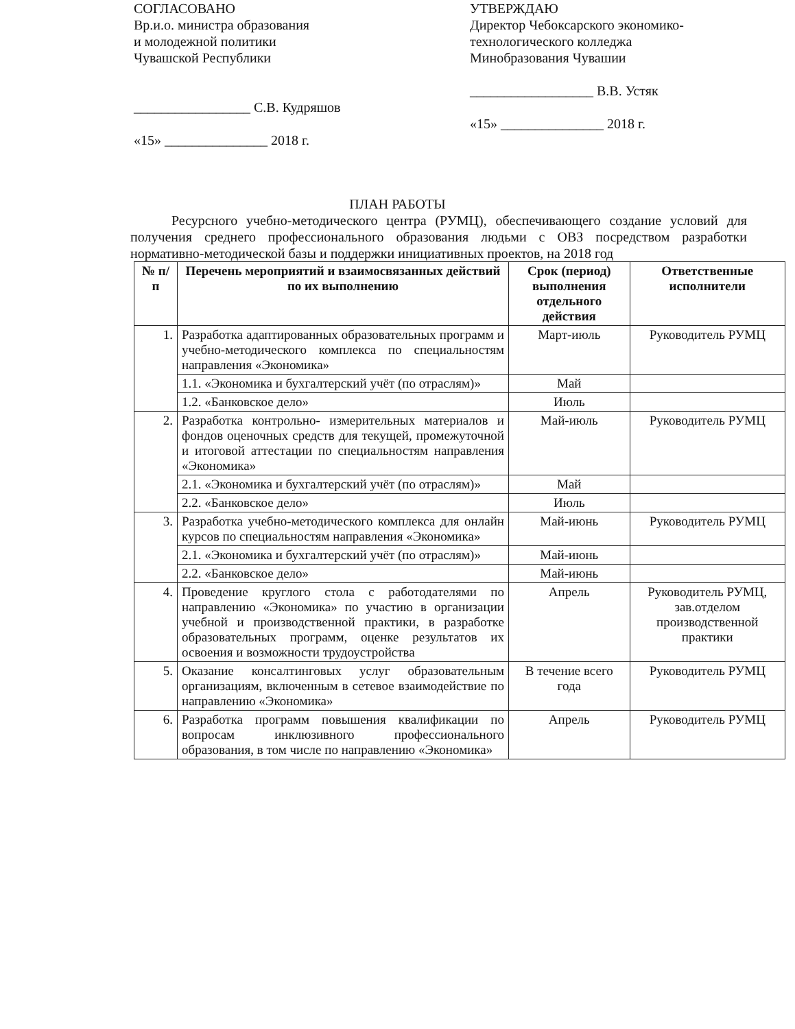СОГЛАСОВАНО
Вр.и.о. министра образования
и молодежной политики
Чувашской Республики
_________________ С.В. Кудряшов
«15» _______________ 2018 г.
УТВЕРЖДАЮ
Директор Чебоксарского экономико-
технологического колледжа
Минобразования Чувашии
__________________ В.В. Устяк
«15» _______________ 2018 г.
ПЛАН РАБОТЫ
Ресурсного учебно-методического центра (РУМЦ), обеспечивающего создание условий для получения среднего профессионального образования людьми с ОВЗ посредством разработки нормативно-методической базы и поддержки инициативных проектов, на 2018 год
| № п/п | Перечень мероприятий и взаимосвязанных действий по их выполнению | Срок (период) выполнения отдельного действия | Ответственные исполнители |
| --- | --- | --- | --- |
| 1. | Разработка адаптированных образовательных программ и учебно-методического комплекса по специальностям направления «Экономика» | Март-июль | Руководитель РУМЦ |
| | 1.1. «Экономика и бухгалтерский учёт (по отраслям)» | Май | |
| | 1.2. «Банковское дело» | Июль | |
| 2. | Разработка контрольно- измерительных материалов и фондов оценочных средств для текущей, промежуточной и итоговой аттестации по специальностям направления «Экономика» | Май-июль | Руководитель РУМЦ |
| | 2.1. «Экономика и бухгалтерский учёт (по отраслям)» | Май | |
| | 2.2. «Банковское дело» | Июль | |
| 3. | Разработка учебно-методического комплекса для онлайн курсов по специальностям направления «Экономика» | Май-июнь | Руководитель РУМЦ |
| | 2.1. «Экономика и бухгалтерский учёт (по отраслям)» | Май-июнь | |
| | 2.2. «Банковское дело» | Май-июнь | |
| 4. | Проведение круглого стола с работодателями по направлению «Экономика» по участию в организации учебной и производственной практики, в разработке образовательных программ, оценке результатов их освоения и возможности трудоустройства | Апрель | Руководитель РУМЦ, зав.отделом производственной практики |
| 5. | Оказание консалтинговых услуг образовательным организациям, включенным в сетевое взаимодействие по направлению «Экономика» | В течение всего года | Руководитель РУМЦ |
| 6. | Разработка программ повышения квалификации по вопросам инклюзивного профессионального образования, в том числе по направлению «Экономика» | Апрель | Руководитель РУМЦ |